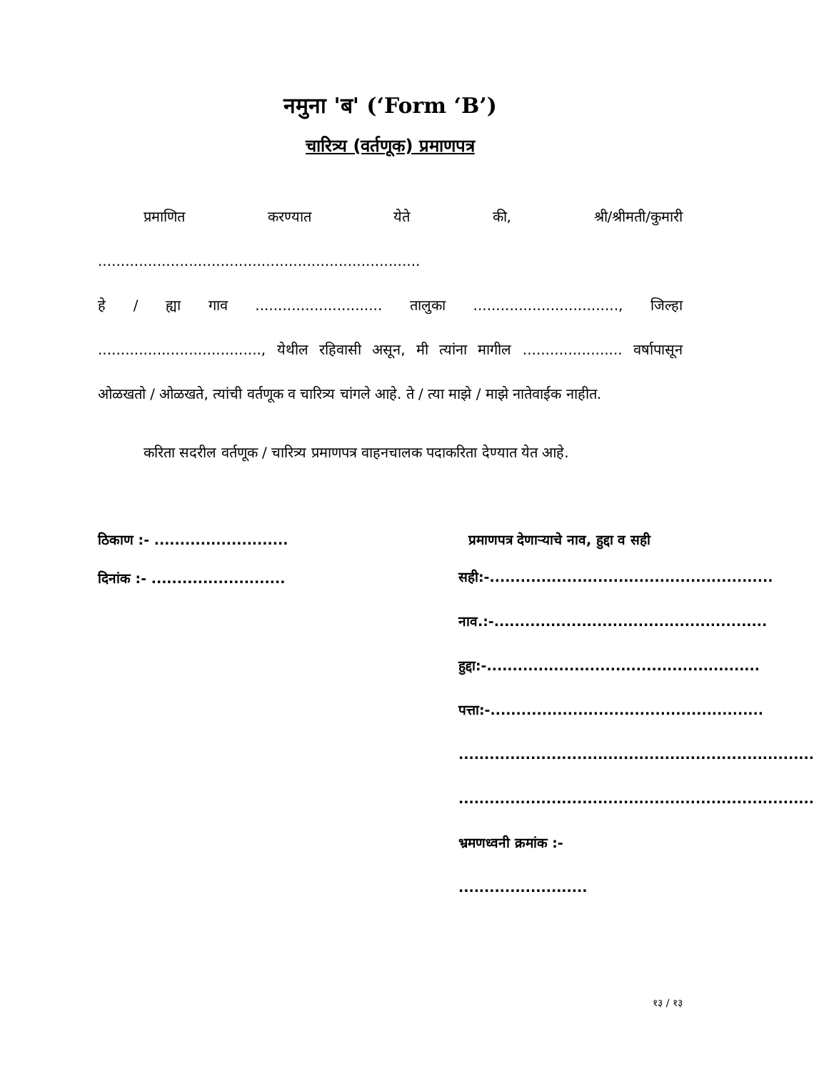नमुना 'ब' (‘Form ‘B’)
चारित्र्य (वर्तणूक) प्रमाणपत्र
प्रमाणित करण्यात येते की, श्री/श्रीमती/कुमारी .......................................................................
हे / ह्या गाव ............................ तालुका ................................, जिल्हा ...................................., येथील रहिवासी असून, मी त्यांना मागील ...................... वर्षापासून ओळखतो / ओळखते, त्यांची वर्तणूक व चारित्र्य चांगले आहे. ते / त्या माझे / माझे नातेवाईक नाहीत.
करिता सदरील वर्तणूक / चारित्र्य प्रमाणपत्र वाहनचालक पदाकरिता देण्यात येत आहे.
ठिकाण :- .......................... प्रमाणपत्र देणाऱ्याचे नाव, हुद्दा व सही
दिनांक :- ..........................
सही:-.......................................................
नाव.:-.....................................................
हुद्दा:-.....................................................
पत्ता:-.....................................................
.....................................................................
.....................................................................
भ्रमणध्वनी क्रमांक :- .........................
१३ / १३